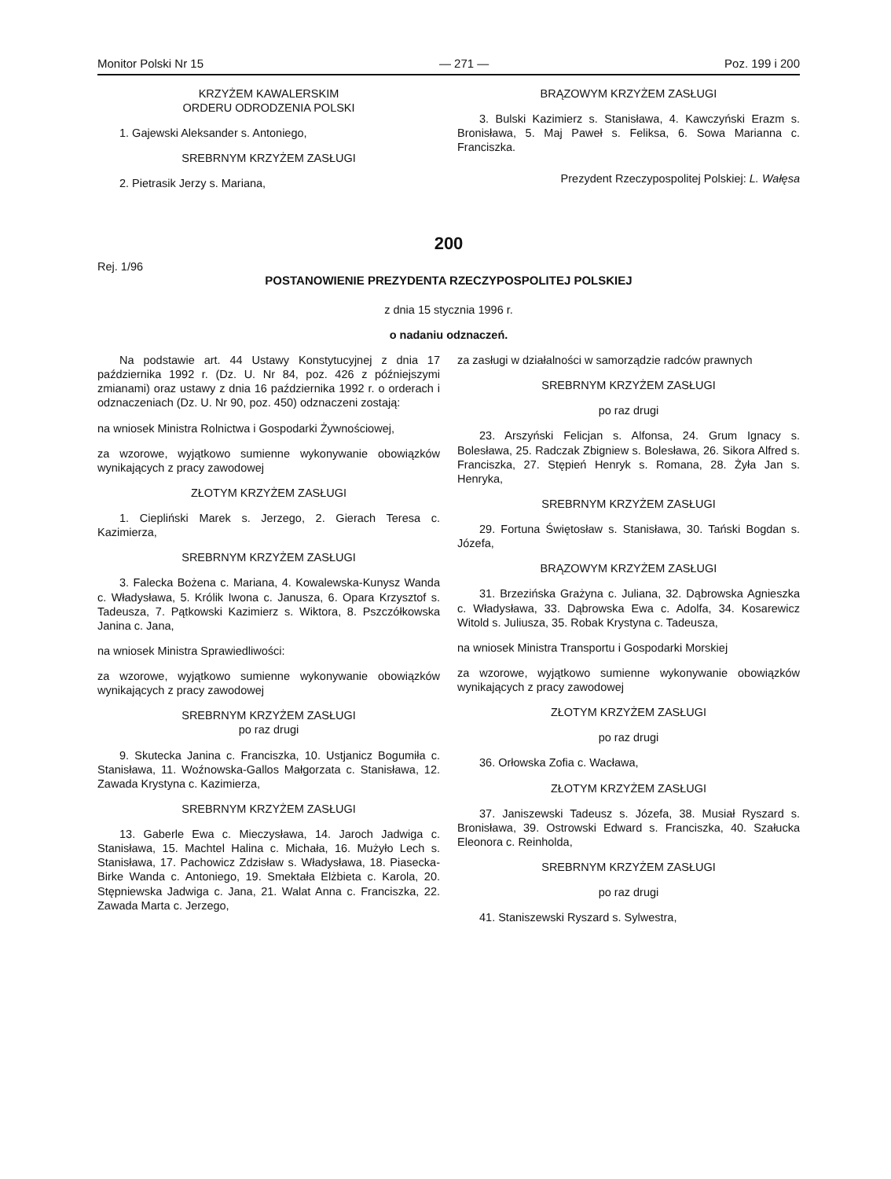Monitor Polski Nr 15 — 271 — Poz. 199 i 200
KRZYŻEM KAWALERSKIM
ORDERU ODRODZENIA POLSKI
1. Gajewski Aleksander s. Antoniego,
SREBRNYM KRZYŻEM ZASŁUGI
2. Pietrasik Jerzy s. Mariana,
BRĄZOWYM KRZYŻEM ZASŁUGI
3. Bulski Kazimierz s. Stanisława, 4. Kawczyński Erazm s. Bronisława, 5. Maj Paweł s. Feliksa, 6. Sowa Marianna c. Franciszka.
Prezydent Rzeczypospolitej Polskiej: L. Wałęsa
200
Rej. 1/96
POSTANOWIENIE PREZYDENTA RZECZYPOSPOLITEJ POLSKIEJ
z dnia 15 stycznia 1996 r.
o nadaniu odznaczeń.
Na podstawie art. 44 Ustawy Konstytucyjnej z dnia 17 października 1992 r. (Dz. U. Nr 84, poz. 426 z późniejszymi zmianami) oraz ustawy z dnia 16 października 1992 r. o orderach i odznaczeniach (Dz. U. Nr 90, poz. 450) odznaczeni zostają:
na wniosek Ministra Rolnictwa i Gospodarki Żywnościowej,
za wzorowe, wyjątkowo sumienne wykonywanie obowiązków wynikających z pracy zawodowej
ZŁOTYM KRZYŻEM ZASŁUGI
1. Ciepliński Marek s. Jerzego, 2. Gierach Teresa c. Kazimierza,
SREBRNYM KRZYŻEM ZASŁUGI
3. Falecka Bożena c. Mariana, 4. Kowalewska-Kunysz Wanda c. Władysława, 5. Królik Iwona c. Janusza, 6. Opara Krzysztof s. Tadeusza, 7. Pątkowski Kazimierz s. Wiktora, 8. Pszczółkowska Janina c. Jana,
na wniosek Ministra Sprawiedliwości:
za wzorowe, wyjątkowo sumienne wykonywanie obowiązków wynikających z pracy zawodowej
SREBRNYM KRZYŻEM ZASŁUGI
po raz drugi
9. Skutecka Janina c. Franciszka, 10. Ustjanicz Bogumiła c. Stanisława, 11. Woźnowska-Gallos Małgorzata c. Stanisława, 12. Zawada Krystyna c. Kazimierza,
SREBRNYM KRZYŻEM ZASŁUGI
13. Gaberle Ewa c. Mieczysława, 14. Jaroch Jadwiga c. Stanisława, 15. Machtel Halina c. Michała, 16. Mużyło Lech s. Stanisława, 17. Pachowicz Zdzisław s. Władysława, 18. Piasecka-Birke Wanda c. Antoniego, 19. Smektała Elżbieta c. Karola, 20. Stępniewska Jadwiga c. Jana, 21. Walat Anna c. Franciszka, 22. Zawada Marta c. Jerzego,
za zasługi w działalności w samorządzie radców prawnych
SREBRNYM KRZYŻEM ZASŁUGI
po raz drugi
23. Arszyński Felicjan s. Alfonsa, 24. Grum Ignacy s. Bolesława, 25. Radczak Zbigniew s. Bolesława, 26. Sikora Alfred s. Franciszka, 27. Stępień Henryk s. Romana, 28. Żyła Jan s. Henryka,
SREBRNYM KRZYŻEM ZASŁUGI
29. Fortuna Świętosław s. Stanisława, 30. Tański Bogdan s. Józefa,
BRĄZOWYM KRZYŻEM ZASŁUGI
31. Brzezińska Grażyna c. Juliana, 32. Dąbrowska Agnieszka c. Władysława, 33. Dąbrowska Ewa c. Adolfa, 34. Kosarewicz Witold s. Juliusza, 35. Robak Krystyna c. Tadeusza,
na wniosek Ministra Transportu i Gospodarki Morskiej
za wzorowe, wyjątkowo sumienne wykonywanie obowiązków wynikających z pracy zawodowej
ZŁOTYM KRZYŻEM ZASŁUGI
po raz drugi
36. Orłowska Zofia c. Wacława,
ZŁOTYM KRZYŻEM ZASŁUGI
37. Janiszewski Tadeusz s. Józefa, 38. Musiał Ryszard s. Bronisława, 39. Ostrowski Edward s. Franciszka, 40. Szałucka Eleonora c. Reinholda,
SREBRNYM KRZYŻEM ZASŁUGI
po raz drugi
41. Staniszewski Ryszard s. Sylwestra,